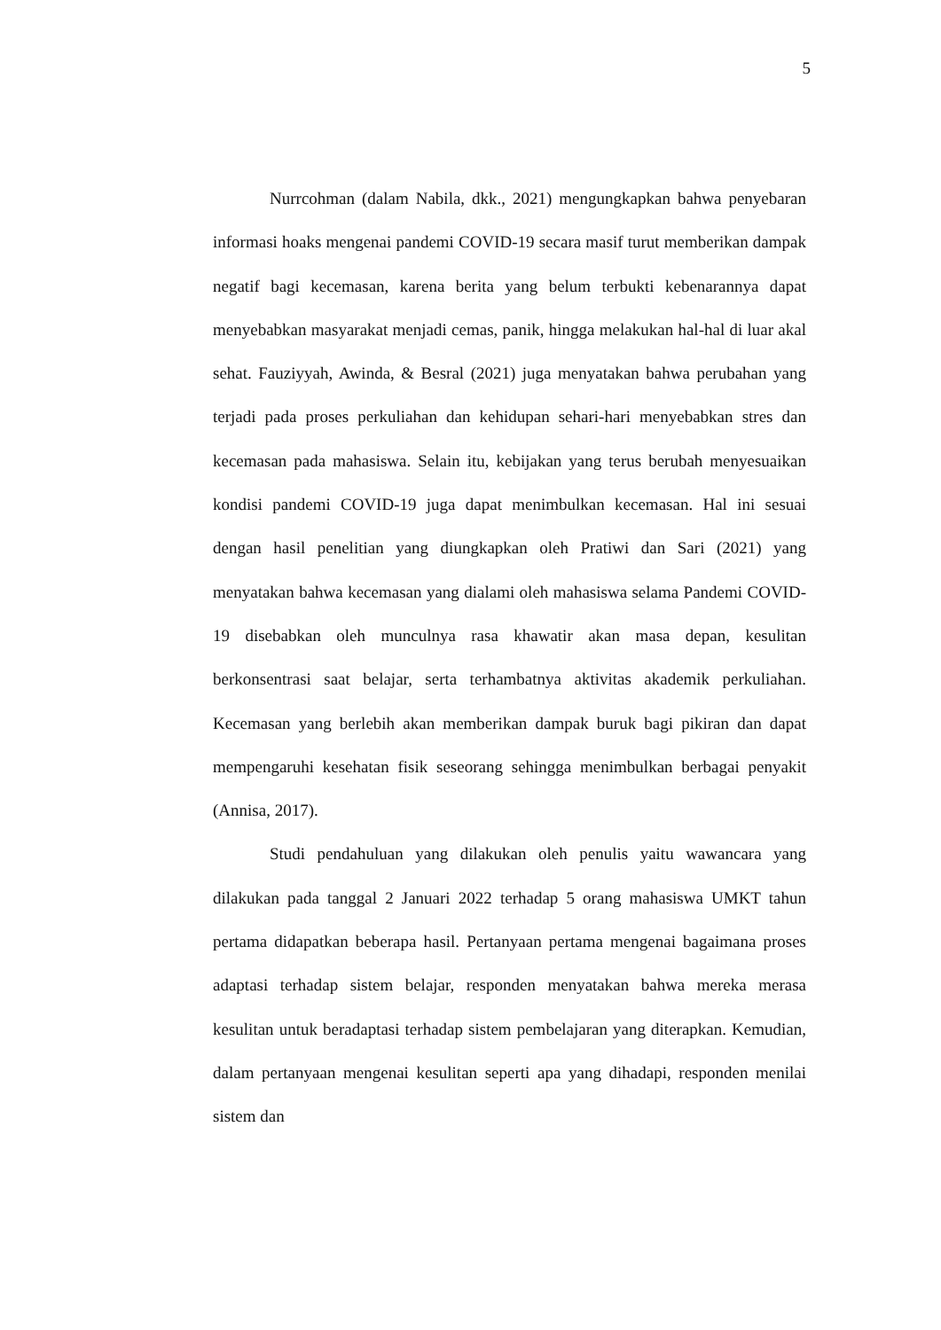5
Nurrcohman (dalam Nabila, dkk., 2021) mengungkapkan bahwa penyebaran informasi hoaks mengenai pandemi COVID-19 secara masif turut memberikan dampak negatif bagi kecemasan, karena berita yang belum terbukti kebenarannya dapat menyebabkan masyarakat menjadi cemas, panik, hingga melakukan hal-hal di luar akal sehat. Fauziyyah, Awinda, & Besral (2021) juga menyatakan bahwa perubahan yang terjadi pada proses perkuliahan dan kehidupan sehari-hari menyebabkan stres dan kecemasan pada mahasiswa. Selain itu, kebijakan yang terus berubah menyesuaikan kondisi pandemi COVID-19 juga dapat menimbulkan kecemasan. Hal ini sesuai dengan hasil penelitian yang diungkapkan oleh Pratiwi dan Sari (2021) yang menyatakan bahwa kecemasan yang dialami oleh mahasiswa selama Pandemi COVID-19 disebabkan oleh munculnya rasa khawatir akan masa depan, kesulitan berkonsentrasi saat belajar, serta terhambatnya aktivitas akademik perkuliahan. Kecemasan yang berlebih akan memberikan dampak buruk bagi pikiran dan dapat mempengaruhi kesehatan fisik seseorang sehingga menimbulkan berbagai penyakit (Annisa, 2017).
Studi pendahuluan yang dilakukan oleh penulis yaitu wawancara yang dilakukan pada tanggal 2 Januari 2022 terhadap 5 orang mahasiswa UMKT tahun pertama didapatkan beberapa hasil. Pertanyaan pertama mengenai bagaimana proses adaptasi terhadap sistem belajar, responden menyatakan bahwa mereka merasa kesulitan untuk beradaptasi terhadap sistem pembelajaran yang diterapkan. Kemudian, dalam pertanyaan mengenai kesulitan seperti apa yang dihadapi, responden menilai sistem dan